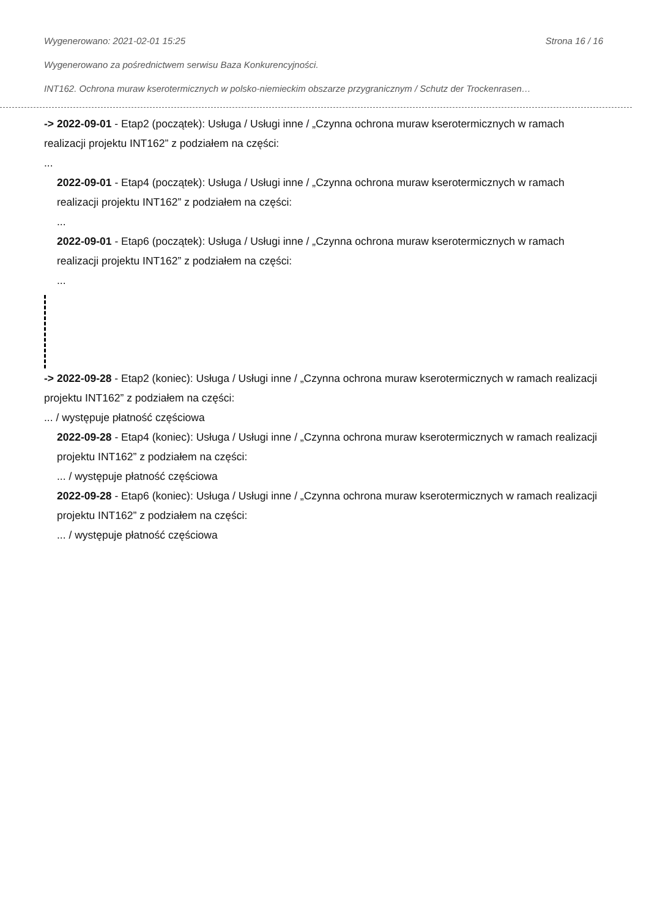Wygenerowano: 2021-02-01 15:25 Strona 16 / 16
Wygenerowano za pośrednictwem serwisu Baza Konkurencyjności.
INT162. Ochrona muraw kserotermicznych w polsko-niemieckim obszarze przygranicznym / Schutz der Trockenrasen…
-> 2022-09-01 - Etap2 (początek): Usługa / Usługi inne / „Czynna ochrona muraw kserotermicznych w ramach realizacji projektu INT162” z podziałem na części:
...
2022-09-01 - Etap4 (początek): Usługa / Usługi inne / „Czynna ochrona muraw kserotermicznych w ramach realizacji projektu INT162” z podziałem na części:
...
2022-09-01 - Etap6 (początek): Usługa / Usługi inne / „Czynna ochrona muraw kserotermicznych w ramach realizacji projektu INT162” z podziałem na części:
...
-> 2022-09-28 - Etap2 (koniec): Usługa / Usługi inne / „Czynna ochrona muraw kserotermicznych w ramach realizacji projektu INT162” z podziałem na części:
... / występuje płatność częściowa
2022-09-28 - Etap4 (koniec): Usługa / Usługi inne / „Czynna ochrona muraw kserotermicznych w ramach realizacji projektu INT162” z podziałem na części:
... / występuje płatność częściowa
2022-09-28 - Etap6 (koniec): Usługa / Usługi inne / „Czynna ochrona muraw kserotermicznych w ramach realizacji projektu INT162” z podziałem na części:
... / występuje płatność częściowa